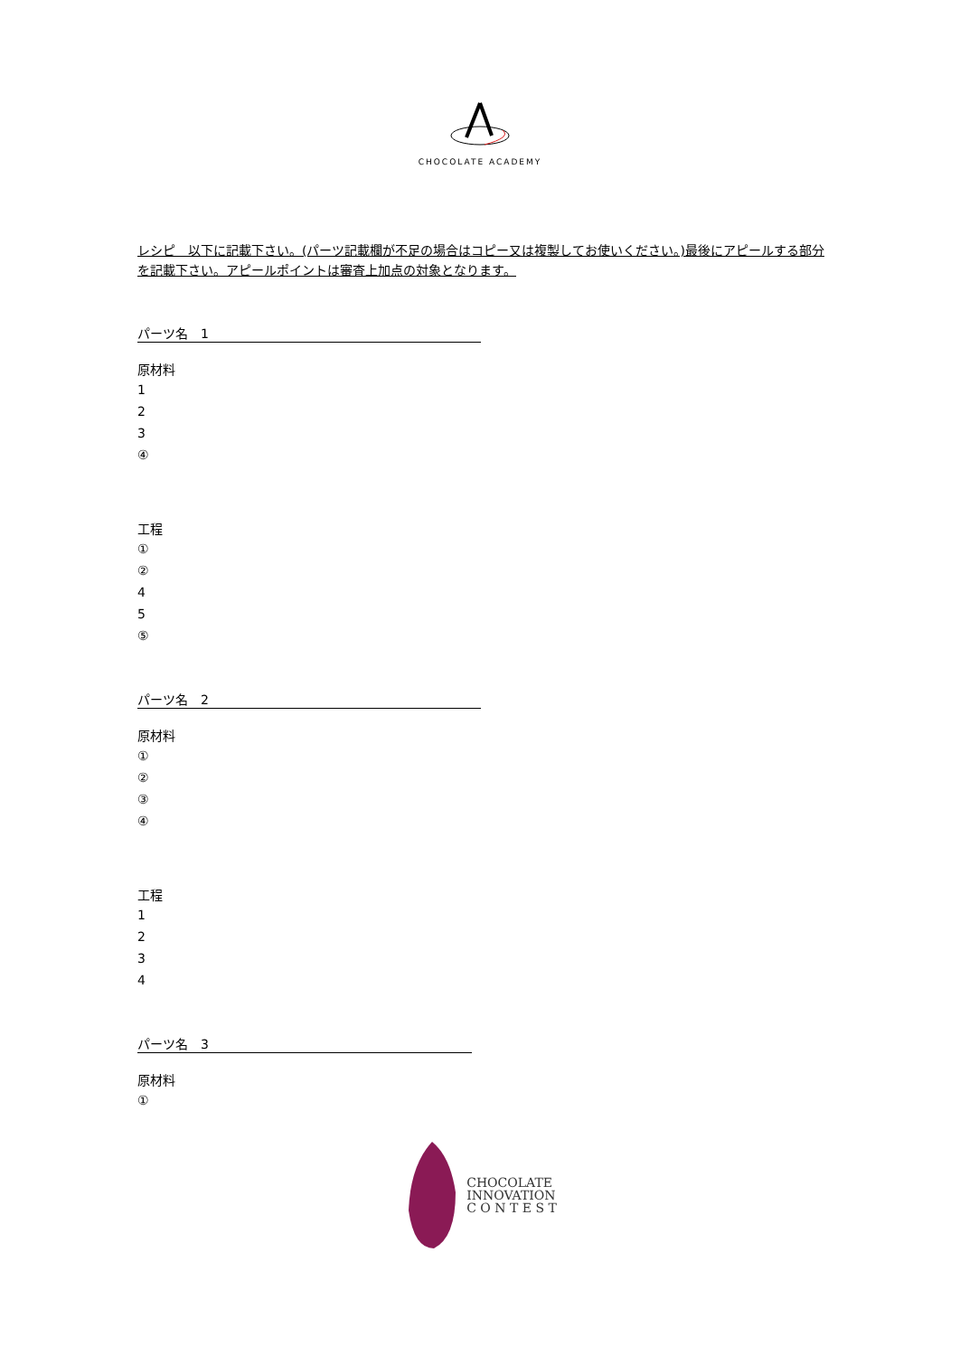CHOCOLATE ACADEMY
レシピ　以下に記載下さい。(パーツ記載欄が不足の場合はコピー又は複製してお使いください。)最後にアピールする部分を記載下さい。アピールポイントは審査上加点の対象となります。
パーツ名　1
原材料
1
2
3
④
工程
①
②
4
5
⑤
パーツ名　2
原材料
①
②
③
④
工程
1
2
3
4
パーツ名　3
原材料
①
CHOCOLATE
INNOVATION
C O N T E S T